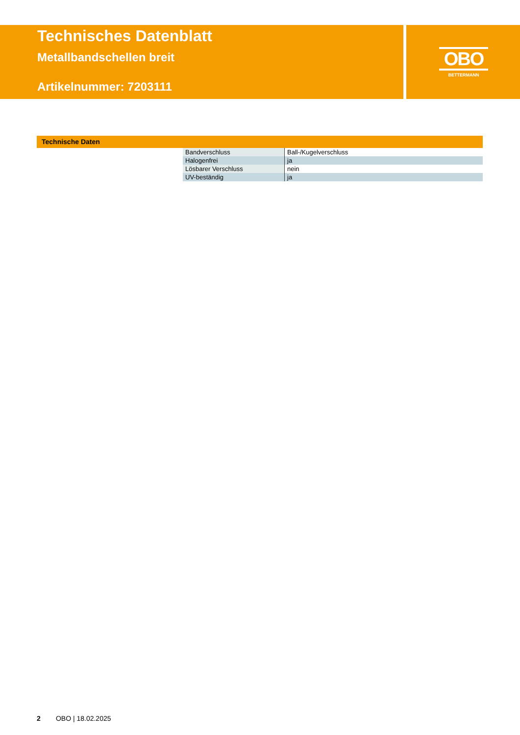Technisches Datenblatt
Metallbandschellen breit
Artikelnummer: 7203111
OBO
BETTERMANN
Technische Daten
| Bandverschluss | Ball-/Kugelverschluss |
| Halogenfrei | ja |
| Lösbarer Verschluss | nein |
| UV-beständig | ja |
2 OBO | 18.02.2025